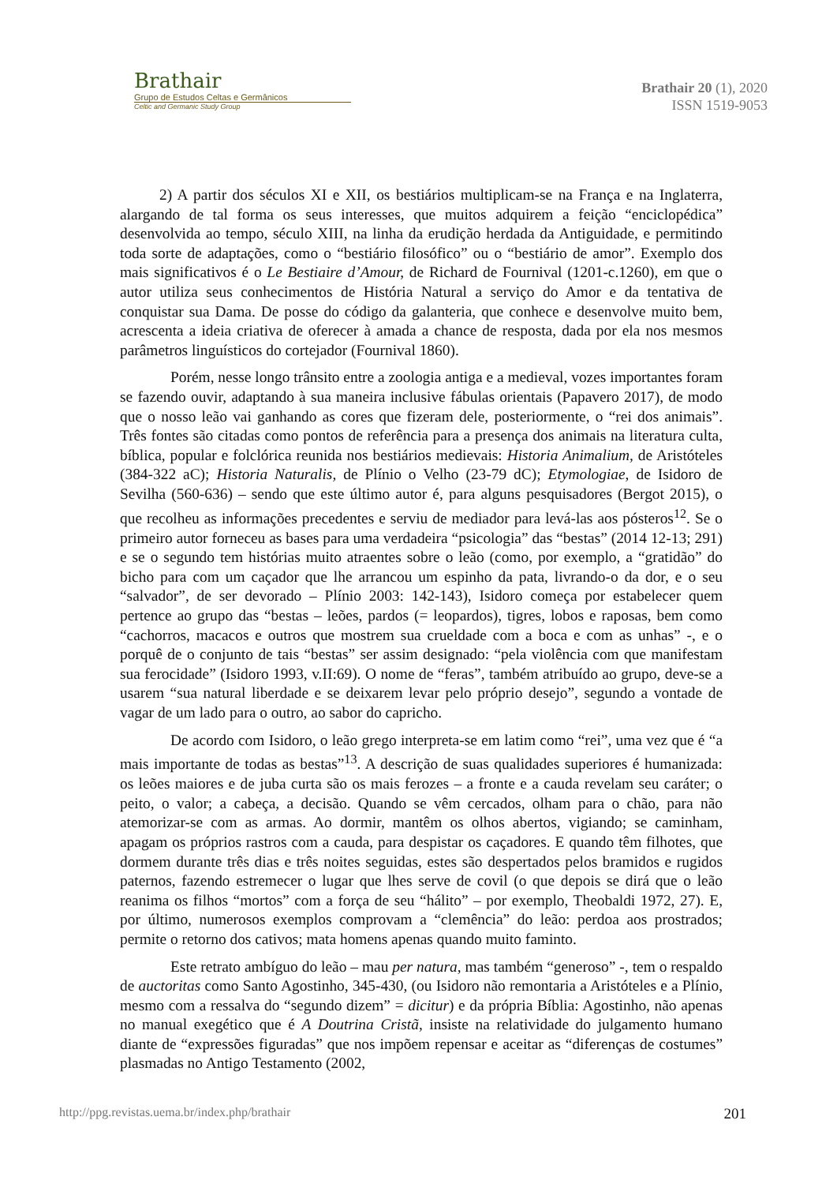Brathair
Grupo de Estudos Celtas e Germânicos
Celtic and Germanic Study Group
Brathair 20 (1), 2020
ISSN 1519-9053
2) A partir dos séculos XI e XII, os bestiários multiplicam-se na França e na Inglaterra, alargando de tal forma os seus interesses, que muitos adquirem a feição “enciclopédica” desenvolvida ao tempo, século XIII, na linha da erudição herdada da Antiguidade, e permitindo toda sorte de adaptações, como o “bestiário filosófico” ou o “bestiário de amor”. Exemplo dos mais significativos é o Le Bestiaire d’Amour, de Richard de Fournival (1201-c.1260), em que o autor utiliza seus conhecimentos de História Natural a serviço do Amor e da tentativa de conquistar sua Dama. De posse do código da galanteria, que conhece e desenvolve muito bem, acrescenta a ideia criativa de oferecer à amada a chance de resposta, dada por ela nos mesmos parâmetros linguísticos do cortejador (Fournival 1860).
Porém, nesse longo trânsito entre a zoologia antiga e a medieval, vozes importantes foram se fazendo ouvir, adaptando à sua maneira inclusive fábulas orientais (Papavero 2017), de modo que o nosso leão vai ganhando as cores que fizeram dele, posteriormente, o “rei dos animais”. Três fontes são citadas como pontos de referência para a presença dos animais na literatura culta, bíblica, popular e folclórica reunida nos bestiários medievais: Historia Animalium, de Aristóteles (384-322 aC); Historia Naturalis, de Plínio o Velho (23-79 dC); Etymologiae, de Isidoro de Sevilha (560-636) – sendo que este último autor é, para alguns pesquisadores (Bergot 2015), o que recolheu as informações precedentes e serviu de mediador para levá-las aos pósteros<sup>12</sup>. Se o primeiro autor forneceu as bases para uma verdadeira “psicologia” das “bestas” (2014 12-13; 291) e se o segundo tem histórias muito atraentes sobre o leão (como, por exemplo, a “gratidão” do bicho para com um caçador que lhe arrancou um espinho da pata, livrando-o da dor, e o seu “salvador”, de ser devorado – Plínio 2003: 142-143), Isidoro começa por estabelecer quem pertence ao grupo das “bestas – leões, pardos (= leopardos), tigres, lobos e raposas, bem como “cachorros, macacos e outros que mostrem sua crueldade com a boca e com as unhas” -, e o porquê de o conjunto de tais “bestas” ser assim designado: “pela violência com que manifestam sua ferocidade” (Isidoro 1993, v.II:69). O nome de “feras”, também atribuído ao grupo, deve-se a usarem “sua natural liberdade e se deixarem levar pelo próprio desejo”, segundo a vontade de vagar de um lado para o outro, ao sabor do capricho.
De acordo com Isidoro, o leão grego interpreta-se em latim como “rei”, uma vez que é “a mais importante de todas as bestas”<sup>13</sup>. A descrição de suas qualidades superiores é humanizada: os leões maiores e de juba curta são os mais ferozes – a fronte e a cauda revelam seu caráter; o peito, o valor; a cabeça, a decisão. Quando se vêm cercados, olham para o chão, para não atemorizar-se com as armas. Ao dormir, mantêm os olhos abertos, vigiando; se caminham, apagam os próprios rastros com a cauda, para despistar os caçadores. E quando têm filhotes, que dormem durante três dias e três noites seguidas, estes são despertados pelos bramidos e rugidos paternos, fazendo estremecer o lugar que lhes serve de covil (o que depois se dirá que o leão reanima os filhos “mortos” com a força de seu “hálito” – por exemplo, Theobaldi 1972, 27). E, por último, numerosos exemplos comprovam a “clemência” do leão: perdoa aos prostrados; permite o retorno dos cativos; mata homens apenas quando muito faminto.
Este retrato ambíguo do leão – mau per natura, mas também “generoso” -, tem o respaldo de auctoritas como Santo Agostinho, 345-430, (ou Isidoro não remontaria a Aristóteles e a Plínio, mesmo com a ressalva do “segundo dizem” = dicitur) e da própria Bíblia: Agostinho, não apenas no manual exegético que é A Doutrina Cristã, insiste na relatividade do julgamento humano diante de “expressões figuradas” que nos impõem repensar e aceitar as “diferenças de costumes” plasmadas no Antigo Testamento (2002,
http://ppg.revistas.uema.br/index.php/brathair 201